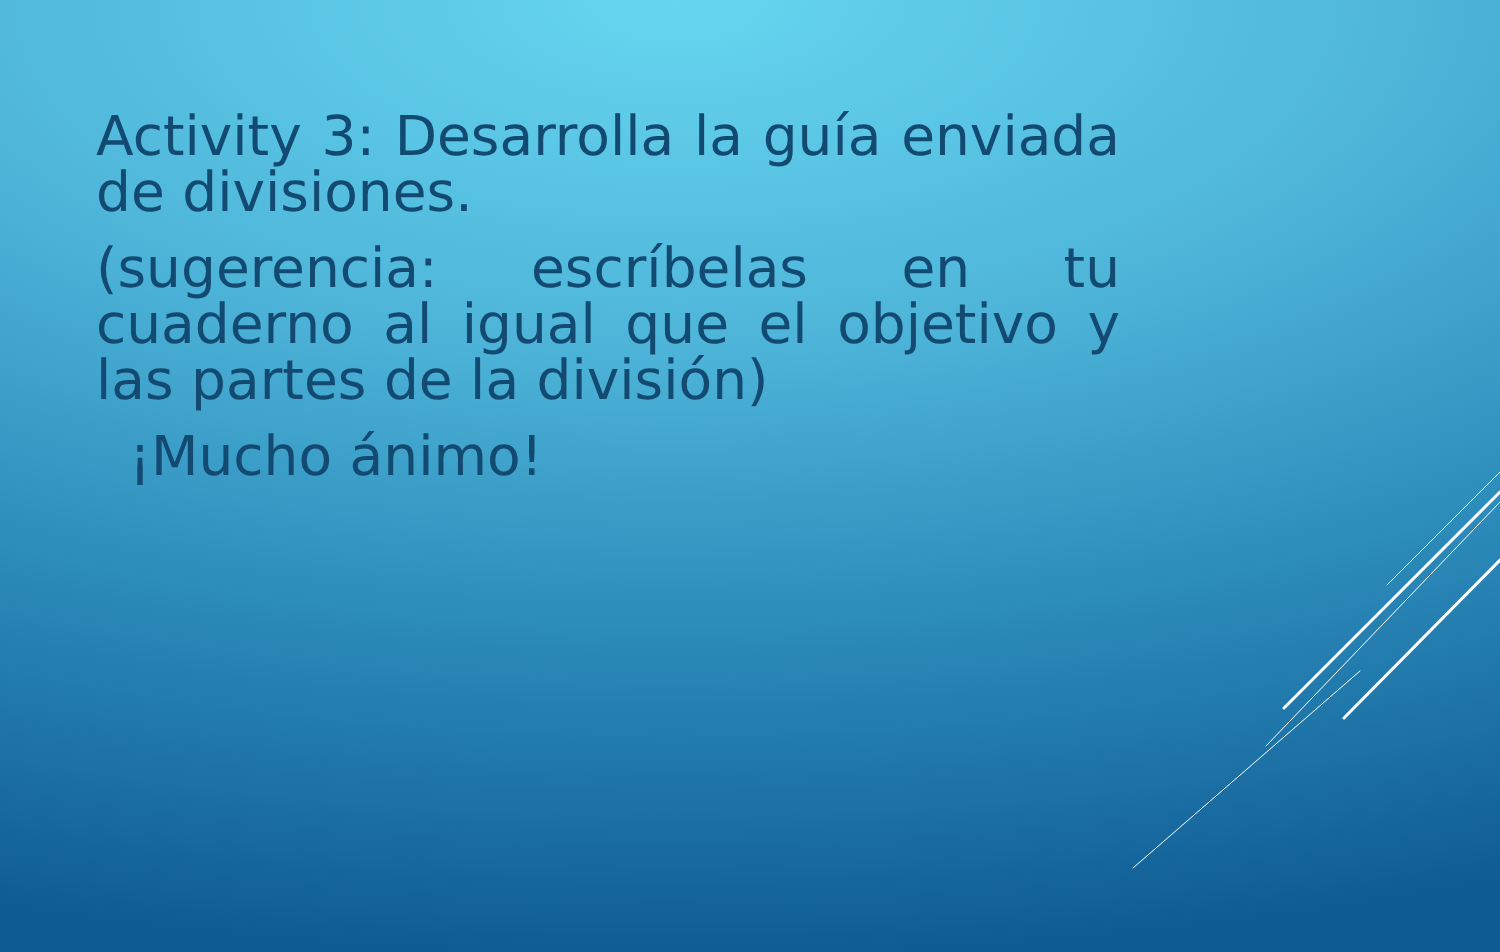Activity 3: Desarrolla la guía enviada de divisiones.
(sugerencia: escríbelas en tu cuaderno al igual que el objetivo y las partes de la división)
¡Mucho ánimo!